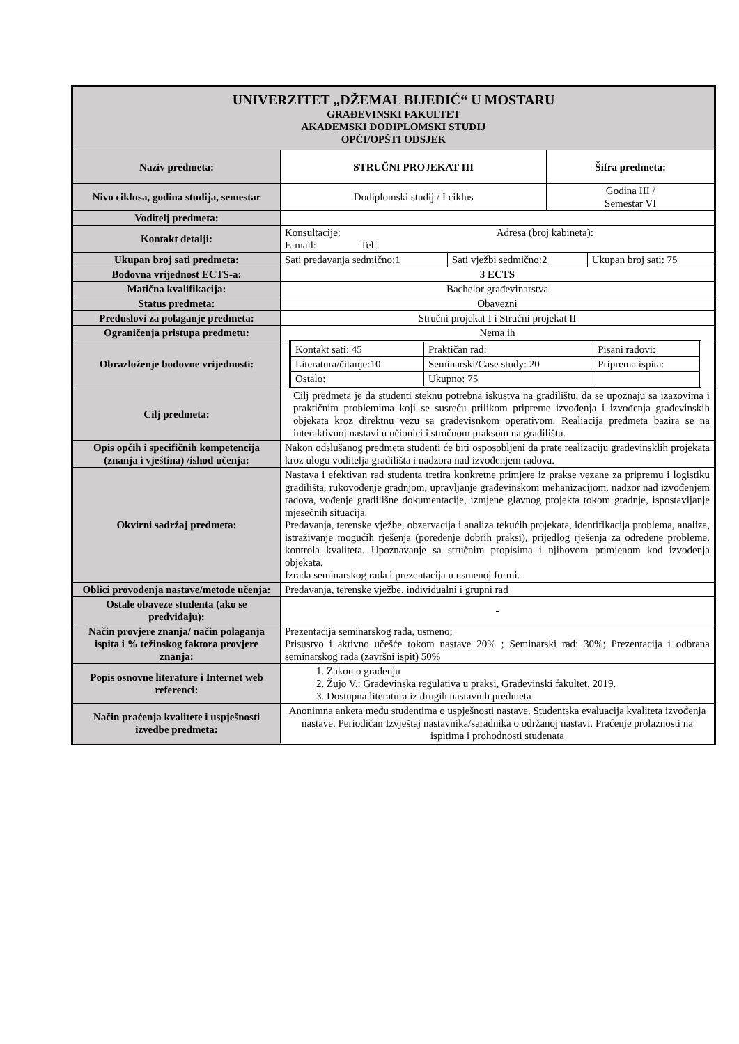| UNIVERZITET „DŽEMAL BIJEDIĆ“ U MOSTARU GRAĐEVINSKI FAKULTET AKADEMSKI DODIPLOMSKI STUDIJ OPĆI/OPŠTI ODSJEK | | |
| Naziv predmeta: | STRUČNI PROJEKAT III | Šifra predmeta: |
| Nivo ciklusa, godina studija, semestar | Dodiplomski studij / I ciklus | Godina III / Semestar VI |
| Voditelj predmeta: | | |
| Kontakt detalji: | Konsultacije: Adresa (broj kabineta): E-mail: Tel.: | |
| Ukupan broj sati predmeta: | / Sati predavanja sedmično:1 / Sati vježbi sedmično:2 / Ukupan broj sati: 75 / | |
| Bodovna vrijednost ECTS-a: | 3 ECTS | |
| Matična kvalifikacija: | Bachelor građevinarstva | |
| Status predmeta: | Obavezni | |
| Preduslovi za polaganje predmeta: | Stručni projekat I i Stručni projekat II | |
| Ograničenja pristupa predmetu: | Nema ih | |
| Obrazloženje bodovne vrijednosti: | / Kontakt sati: 45 / Praktičan rad: / Pisani radovi: / / Literatura/čitanje:10 / Seminarski/Case study: 20 / Priprema ispita: / / Ostalo: / Ukupno: 75 / / | |
| Cilj predmeta: | Cilj predmeta je da studenti steknu potrebna iskustva na gradilištu, da se upoznaju sa izazovima i praktičnim problemima koji se susreću prilikom pripreme izvođenja i izvođenja građevinskih objekata kroz direktnu vezu sa građevisnkom operativom. Realiacija predmeta bazira se na interaktivnoj nastavi u učionici i stručnom praksom na gradilištu. | |
| Opis općih i specifičnih kompetencija (znanja i vještina) /ishod učenja: | Nakon odslušanog predmeta studenti će biti osposobljeni da prate realizaciju građevinsklih projekata kroz ulogu voditelja gradilišta i nadzora nad izvođenjem radova. | |
| Okvirni sadržaj predmeta: | Nastava i efektivan rad studenta tretira konkretne primjere iz prakse vezane za pripremu i logistiku gradilišta, rukovođenje gradnjom, upravljanje građevinskom mehanizacijom, nadzor nad izvođenjem radova, vođenje gradilišne dokumentacije, izmjene glavnog projekta tokom gradnje, ispostavljanje mjesečnih situacija. Predavanja, terenske vježbe, obzervacija i analiza tekućih projekata, identifikacija problema, analiza, istraživanje mogućih rješenja (poređenje dobrih praksi), prijedlog rješenja za određene probleme, kontrola kvaliteta. Upoznavanje sa stručnim propisima i njihovom primjenom kod izvođenja objekata. Izrada seminarskog rada i prezentacija u usmenoj formi. | |
| Oblici provođenja nastave/metode učenja: | Predavanja, terenske vježbe, individualni i grupni rad | |
| Ostale obaveze studenta (ako se predviđaju): | - | |
| Način provjere znanja/ način polaganja ispita i % težinskog faktora provjere znanja: | Prezentacija seminarskog rada, usmeno; Prisustvo i aktivno učešće tokom nastave 20% ; Seminarski rad: 30%; Prezentacija i odbrana seminarskog rada (završni ispit) 50% | |
| Popis osnovne literature i Internet web referenci: | 1. Zakon o građenju 2. Žujo V.: Građevinska regulativa u praksi, Građevinski fakultet, 2019. 3. Dostupna literatura iz drugih nastavnih predmeta | |
| Način praćenja kvalitete i uspješnosti izvedbe predmeta: | Anonimna anketa među studentima o uspješnosti nastave. Studentska evaluacija kvaliteta izvođenja nastave. Periodičan Izvještaj nastavnika/saradnika o održanoj nastavi. Praćenje prolaznosti na ispitima i prohodnosti studenata | |